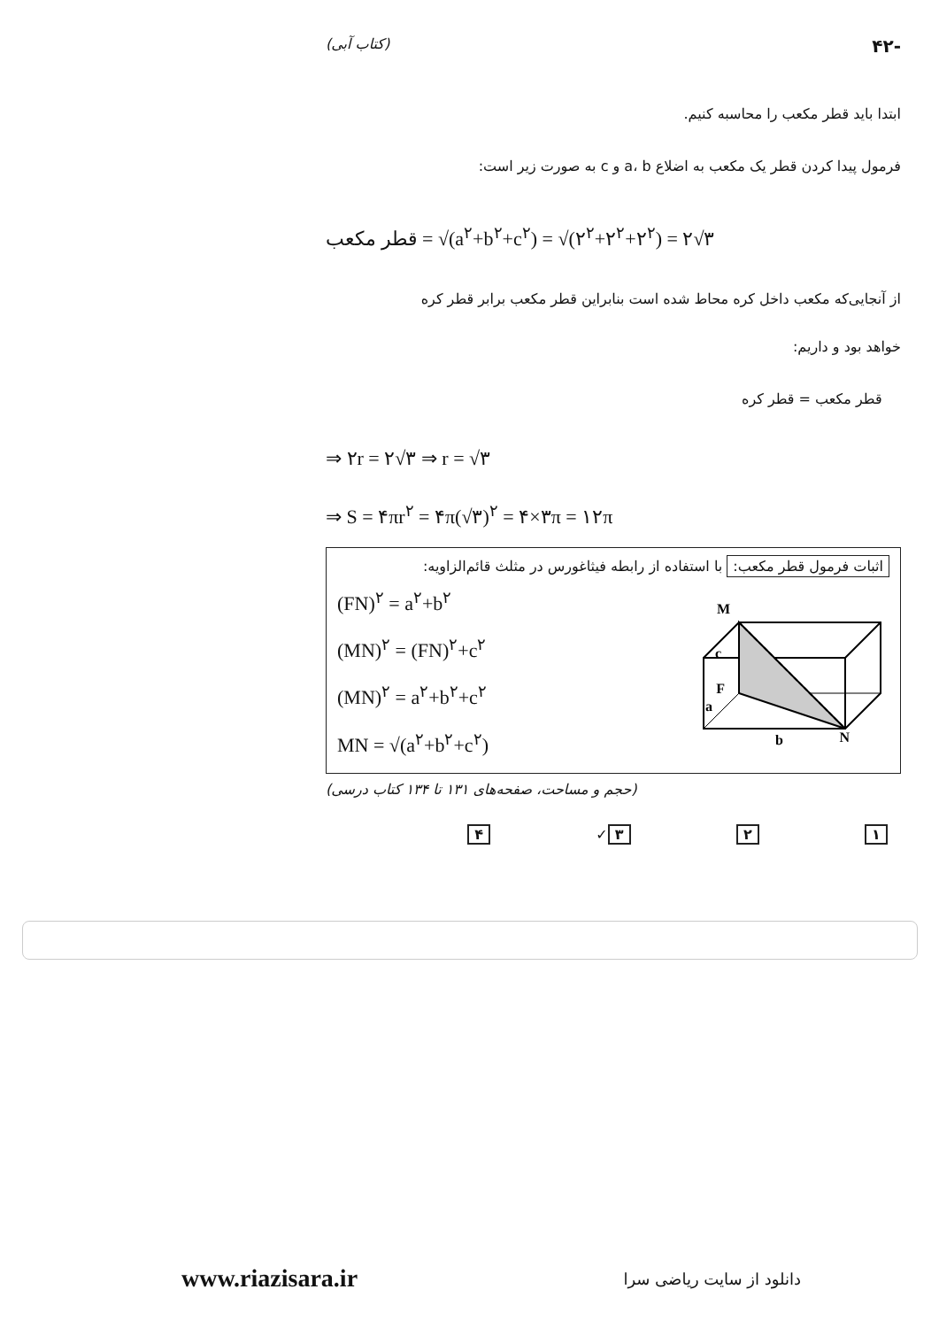-۴۲ (کتاب آبی)
ابتدا باید قطر مکعب را محاسبه کنیم.
فرمول پیدا کردن قطر یک مکعب به اضلاع a، b و c به صورت زیر است:
قطر مکعب = √(a<sup>۲</sup>+b<sup>۲</sup>+c<sup>۲</sup>) = √(۲<sup>۲</sup>+۲<sup>۲</sup>+۲<sup>۲</sup>) = ۲√۳
از آنجایی‌که مکعب داخل کره محاط شده است بنابراین قطر مکعب برابر قطر کره
خواهد بود و داریم:
قطر مکعب = قطر کره
⇒ ۲r = ۲√۳ ⇒ r = √۳
⇒ S = ۴πr<sup>۲</sup> = ۴π(√۳)<sup>۲</sup> = ۴×۳π = ۱۲π
اثبات فرمول قطر مکعب: با استفاده از رابطه فیثاغورس در مثلث قائم‌الزاویه:
M
c
F
a
b
N
(FN)<sup>۲</sup> = a<sup>۲</sup>+b<sup>۲</sup>
(MN)<sup>۲</sup> = (FN)<sup>۲</sup>+c<sup>۲</sup>
(MN)<sup>۲</sup> = a<sup>۲</sup>+b<sup>۲</sup>+c<sup>۲</sup>
MN = √(a<sup>۲</sup>+b<sup>۲</sup>+c<sup>۲</sup>)
(حجم و مساحت، صفحه‌های ۱۳۱ تا ۱۳۴ کتاب درسی)
۱ ۲ ۳ ✓ ۴
www.riazisara.ir دانلود از سایت ریاضی سرا